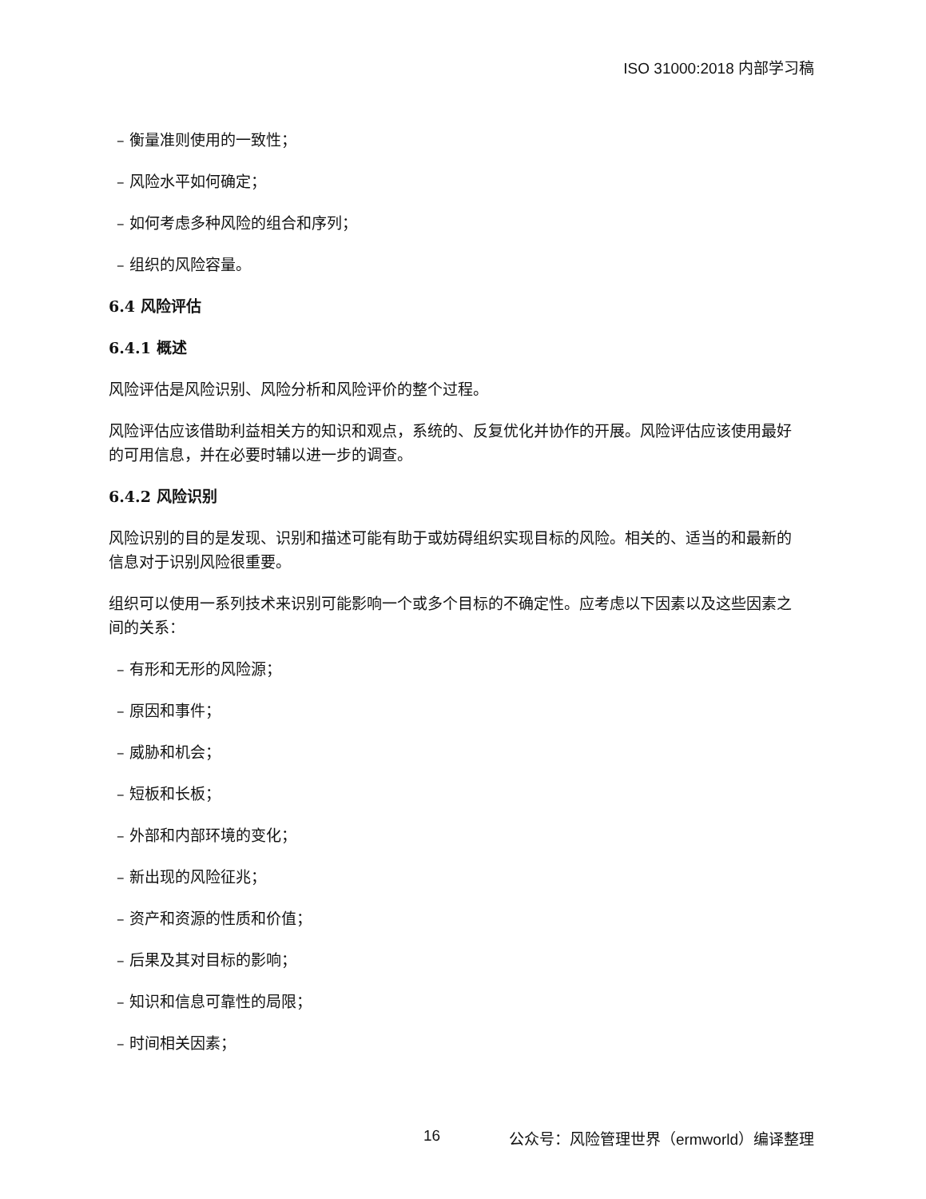ISO 31000:2018 内部学习稿
– 衡量准则使用的一致性；
– 风险水平如何确定；
– 如何考虑多种风险的组合和序列；
– 组织的风险容量。
6.4 风险评估
6.4.1 概述
风险评估是风险识别、风险分析和风险评价的整个过程。
风险评估应该借助利益相关方的知识和观点，系统的、反复优化并协作的开展。风险评估应该使用最好的可用信息，并在必要时辅以进一步的调查。
6.4.2 风险识别
风险识别的目的是发现、识别和描述可能有助于或妨碍组织实现目标的风险。相关的、适当的和最新的信息对于识别风险很重要。
组织可以使用一系列技术来识别可能影响一个或多个目标的不确定性。应考虑以下因素以及这些因素之间的关系：
– 有形和无形的风险源；
– 原因和事件；
– 威胁和机会；
– 短板和长板；
– 外部和内部环境的变化；
– 新出现的风险征兆；
– 资产和资源的性质和价值；
– 后果及其对目标的影响；
– 知识和信息可靠性的局限；
– 时间相关因素；
16 公众号：风险管理世界（ermworld）编译整理